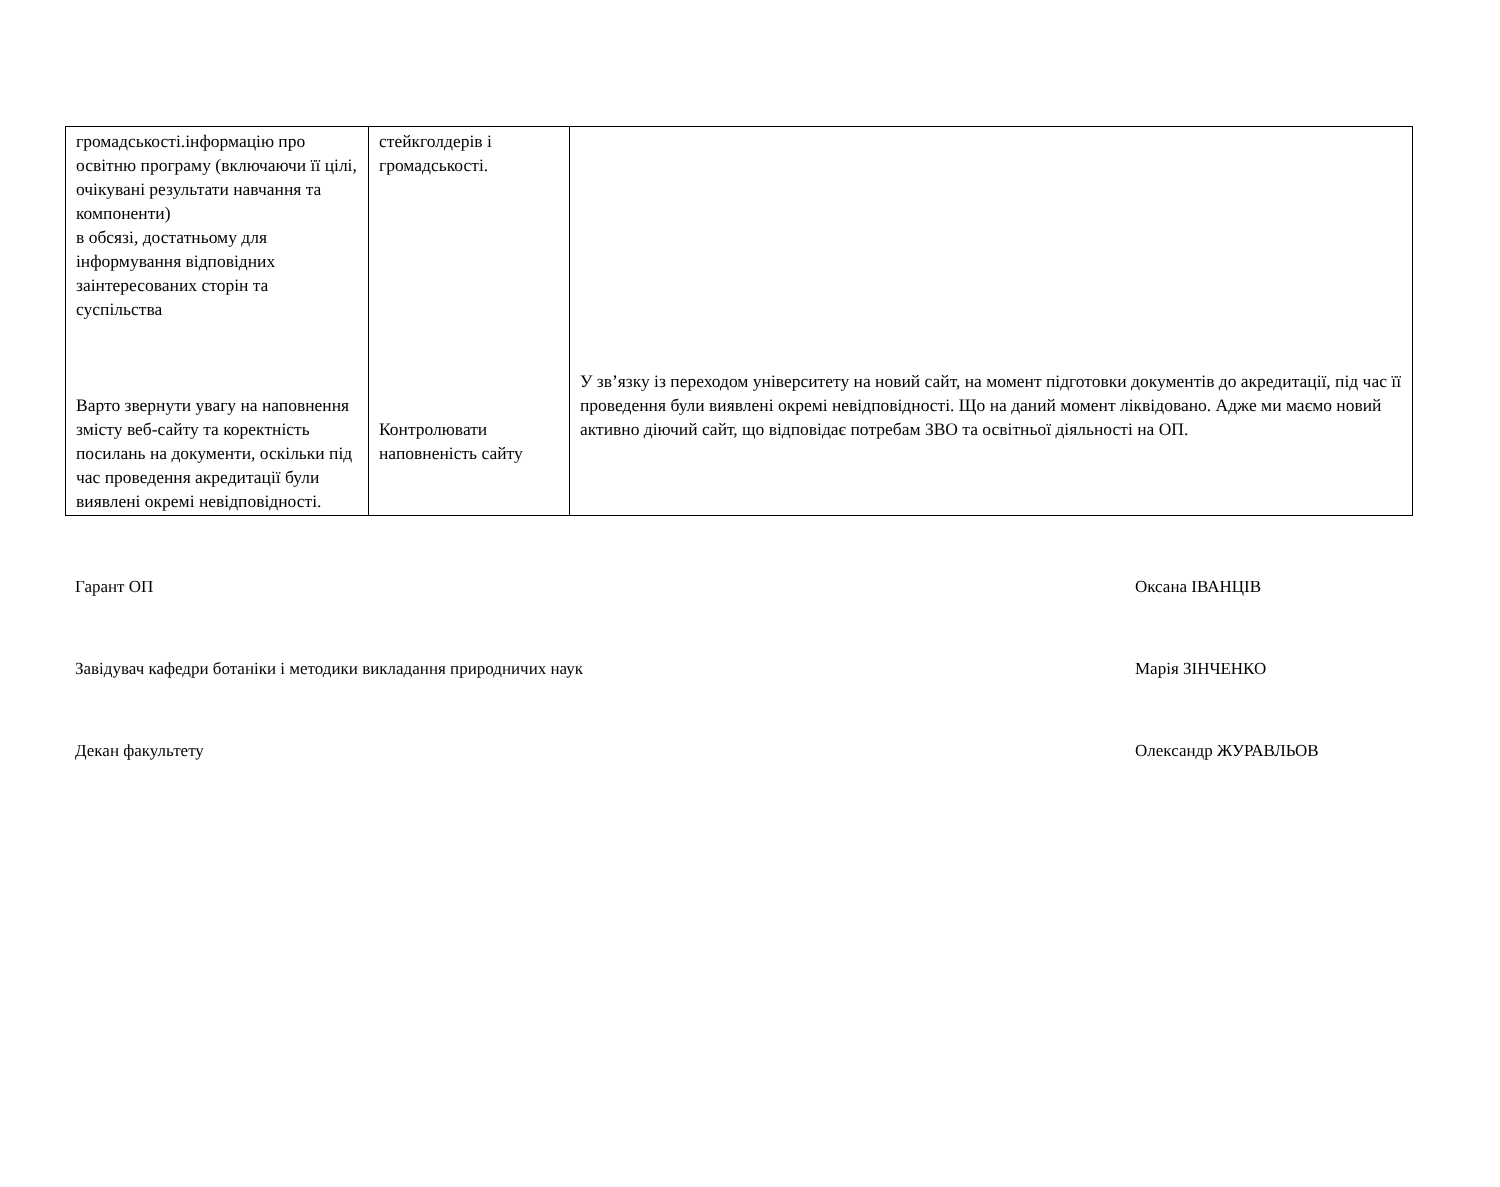| громадськості.інформацію про освітню програму (включаючи її цілі, очікувані результати навчання та компоненти) в обсязі, достатньому для інформування відповідних заінтересованих сторін та суспільства Варто звернути увагу на наповнення змісту веб-сайту та коректність посилань на документи, оскільки під час проведення акредитації були виявлені окремі невідповідності. | стейкголдерів і громадськості. Контролювати наповненість сайту | У зв’язку із переходом університету на новий сайт, на момент підготовки документів до акредитації, під час її проведення були виявлені окремі невідповідності. Що на даний момент ліквідовано. Адже ми маємо новий активно діючий сайт, що відповідає потребам ЗВО та освітньої діяльності на ОП. |
Гарант ОП Оксана ІВАНЦІВ
Завідувач кафедри ботаніки і методики викладання природничих наук Марія ЗІНЧЕНКО
Декан факультету Олександр ЖУРАВЛЬОВ